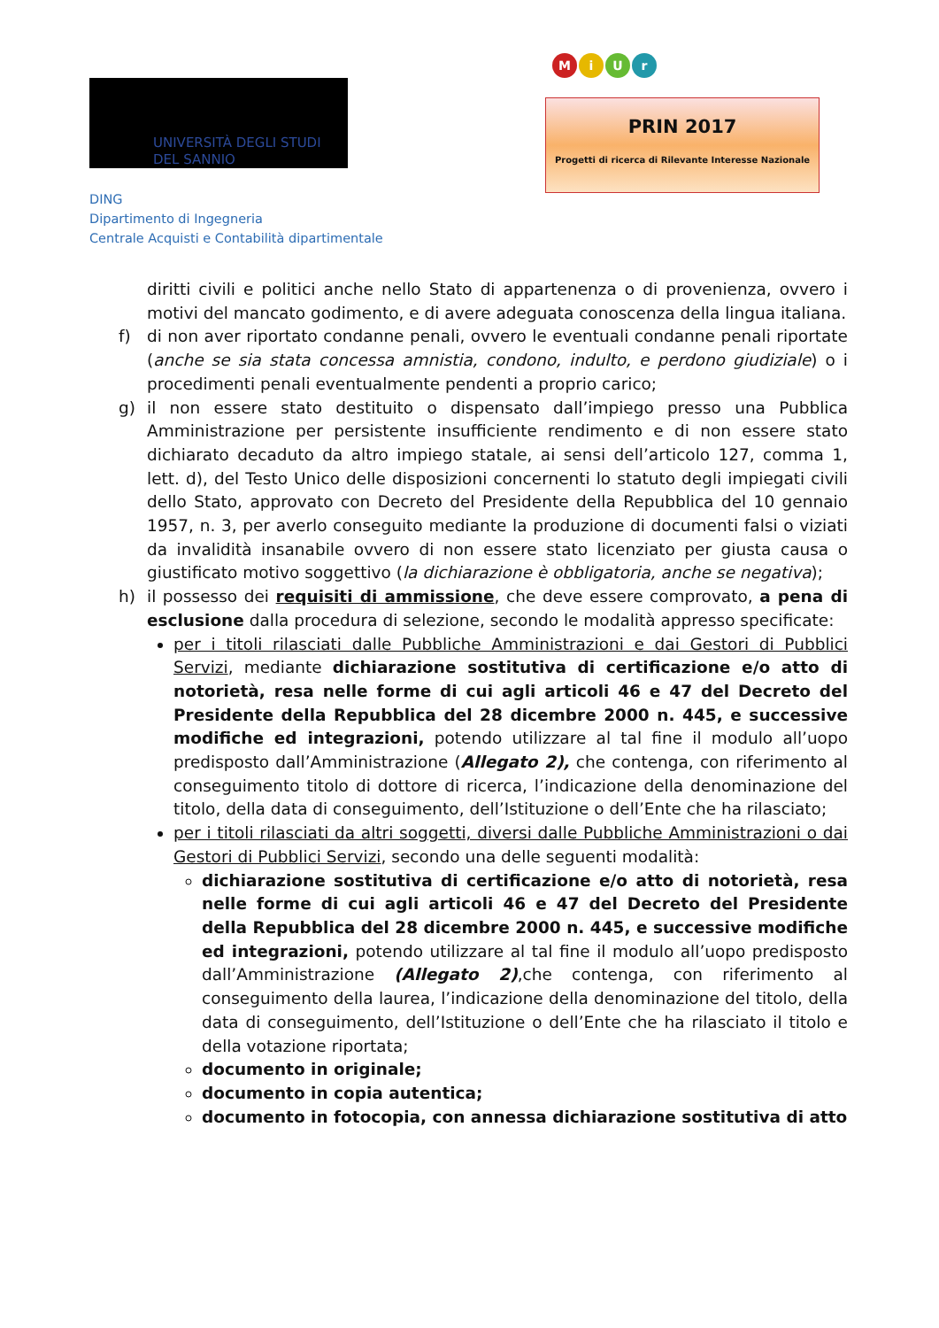UNIVERSITÀ DEGLI STUDI
DEL SANNIO
DING
Dipartimento di Ingegneria
Centrale Acquisti e Contabilità dipartimentale
MiUr
PRIN 2017
Progetti di ricerca di Rilevante Interesse Nazionale
diritti civili e politici anche nello Stato di appartenenza o di provenienza, ovvero i motivi del mancato godimento, e di avere adeguata conoscenza della lingua italiana.
f) di non aver riportato condanne penali, ovvero le eventuali condanne penali riportate (anche se sia stata concessa amnistia, condono, indulto, e perdono giudiziale) o i procedimenti penali eventualmente pendenti a proprio carico;
g) il non essere stato destituito o dispensato dall’impiego presso una Pubblica Amministrazione per persistente insufficiente rendimento e di non essere stato dichiarato decaduto da altro impiego statale, ai sensi dell’articolo 127, comma 1, lett. d), del Testo Unico delle disposizioni concernenti lo statuto degli impiegati civili dello Stato, approvato con Decreto del Presidente della Repubblica del 10 gennaio 1957, n. 3, per averlo conseguito mediante la produzione di documenti falsi o viziati da invalidità insanabile ovvero di non essere stato licenziato per giusta causa o giustificato motivo soggettivo (la dichiarazione è obbligatoria, anche se negativa);
h) il possesso dei requisiti di ammissione, che deve essere comprovato, a pena di esclusione dalla procedura di selezione, secondo le modalità appresso specificate:
per i titoli rilasciati dalle Pubbliche Amministrazioni e dai Gestori di Pubblici Servizi, mediante dichiarazione sostitutiva di certificazione e/o atto di notorietà, resa nelle forme di cui agli articoli 46 e 47 del Decreto del Presidente della Repubblica del 28 dicembre 2000 n. 445, e successive modifiche ed integrazioni, potendo utilizzare al tal fine il modulo all’uopo predisposto dall’Amministrazione (Allegato 2), che contenga, con riferimento al conseguimento titolo di dottore di ricerca, l’indicazione della denominazione del titolo, della data di conseguimento, dell’Istituzione o dell’Ente che ha rilasciato;
per i titoli rilasciati da altri soggetti, diversi dalle Pubbliche Amministrazioni o dai Gestori di Pubblici Servizi, secondo una delle seguenti modalità:
dichiarazione sostitutiva di certificazione e/o atto di notorietà, resa nelle forme di cui agli articoli 46 e 47 del Decreto del Presidente della Repubblica del 28 dicembre 2000 n. 445, e successive modifiche ed integrazioni, potendo utilizzare al tal fine il modulo all’uopo predisposto dall’Amministrazione (Allegato 2),che contenga, con riferimento al conseguimento della laurea, l’indicazione della denominazione del titolo, della data di conseguimento, dell’Istituzione o dell’Ente che ha rilasciato il titolo e della votazione riportata;
documento in originale;
documento in copia autentica;
documento in fotocopia, con annessa dichiarazione sostitutiva di atto